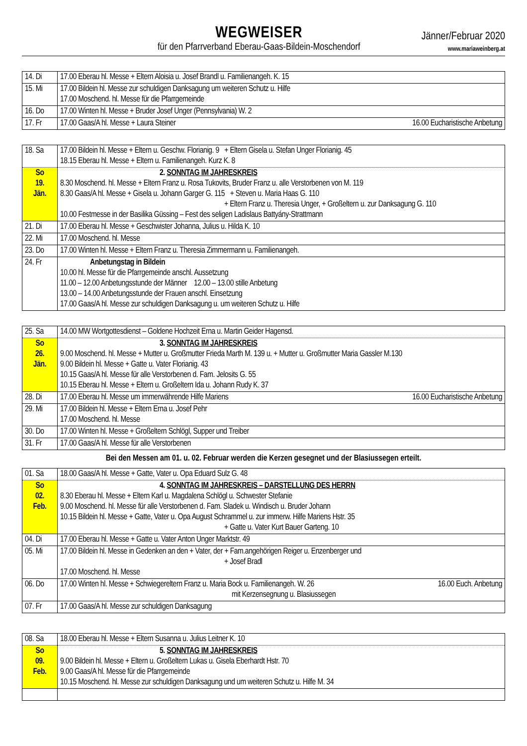WEGWEISER
für den Pfarrverband Eberau-Gaas-Bildein-Moschendorf
Jänner/Februar 2020
www.mariaweinberg.at
| 14. Di | 17.00 Eberau hl. Messe + Eltern Aloisia u. Josef Brandl u. Familienangeh. K. 15 |
| 15. Mi | 17.00 Bildein hl. Messe zur schuldigen Danksagung um weiteren Schutz u. Hilfe 17.00 Moschend. hl. Messe für die Pfarrgemeinde |
| 16. Do | 17.00 Winten hl. Messe + Bruder Josef Unger (Pennsylvania) W. 2 |
| 17. Fr | 17.00 Gaas/A hl. Messe + Laura Steiner 16.00 Eucharistische Anbetung |
| 18. Sa | 17.00 Bildein hl. Messe + Eltern u. Geschw. Florianig. 9 + Eltern Gisela u. Stefan Unger Florianig. 45 18.15 Eberau hl. Messe + Eltern u. Familienangeh. Kurz K. 8 |
| So 19. Jän. | 2. SONNTAG IM JAHRESKREIS 8.30 Moschend. hl. Messe + Eltern Franz u. Rosa Tukovits, Bruder Franz u. alle Verstorbenen von M. 119 8.30 Gaas/A hl. Messe + Gisela u. Johann Garger G. 115 + Steven u. Maria Haas G. 110 + Eltern Franz u. Theresia Unger, + Großeltern u. zur Danksagung G. 110 10.00 Festmesse in der Basilika Güssing – Fest des seligen Ladislaus Battyány-Strattmann |
| 21. Di | 17.00 Eberau hl. Messe + Geschwister Johanna, Julius u. Hilda K. 10 |
| 22. Mi | 17.00 Moschend. hl. Messe |
| 23. Do | 17.00 Winten hl. Messe + Eltern Franz u. Theresia Zimmermann u. Familienangeh. |
| 24. Fr | Anbetungstag in Bildein 10.00 hl. Messe für die Pfarrgemeinde anschl. Aussetzung 11.00 – 12.00 Anbetungsstunde der Männer 12.00 – 13.00 stille Anbetung 13.00 – 14.00 Anbetungsstunde der Frauen anschl. Einsetzung 17.00 Gaas/A hl. Messe zur schuldigen Danksagung u. um weiteren Schutz u. Hilfe |
| 25. Sa | 14.00 MW Wortgottesdienst – Goldene Hochzeit Erna u. Martin Geider Hagensd. |
| So 26. Jän. | 3. SONNTAG IM JAHRESKREIS 9.00 Moschend. hl. Messe + Mutter u. Großmutter Frieda Marth M. 139 u. + Mutter u. Großmutter Maria Gassler M.130 9.00 Bildein hl. Messe + Gatte u. Vater Florianig. 43 10.15 Gaas/A hl. Messe für alle Verstorbenen d. Fam. Jelosits G. 55 10.15 Eberau hl. Messe + Eltern u. Großeltern Ida u. Johann Rudy K. 37 |
| 28. Di | 17.00 Eberau hl. Messe um immerwährende Hilfe Mariens 16.00 Eucharistische Anbetung |
| 29. Mi | 17.00 Bildein hl. Messe + Eltern Erna u. Josef Pehr 17.00 Moschend. hl. Messe |
| 30. Do | 17.00 Winten hl. Messe + Großeltern Schlögl, Supper und Treiber |
| 31. Fr | 17.00 Gaas/A hl. Messe für alle Verstorbenen |
Bei den Messen am 01. u. 02. Februar werden die Kerzen gesegnet und der Blasiussegen erteilt.
| 01. Sa | 18.00 Gaas/A hl. Messe + Gatte, Vater u. Opa Eduard Sulz G. 48 |
| So 02. Feb. | 4. SONNTAG IM JAHRESKREIS – DARSTELLUNG DES HERRN 8.30 Eberau hl. Messe + Eltern Karl u. Magdalena Schlögl u. Schwester Stefanie 9.00 Moschend. hl. Messe für alle Verstorbenen d. Fam. Sladek u. Windisch u. Bruder Johann 10.15 Bildein hl. Messe + Gatte, Vater u. Opa August Schrammel u. zur immerw. Hilfe Mariens Hstr. 35 + Gatte u. Vater Kurt Bauer Garteng. 10 |
| 04. Di | 17.00 Eberau hl. Messe + Gatte u. Vater Anton Unger Marktstr. 49 |
| 05. Mi | 17.00 Bildein hl. Messe in Gedenken an den + Vater, der + Fam.angehörigen Reiger u. Enzenberger und + Josef Bradl 17.00 Moschend. hl. Messe |
| 06. Do | 17.00 Winten hl. Messe + Schwiegereltern Franz u. Maria Bock u. Familienangeh. W. 26 16.00 Euch. Anbetung mit Kerzensegnung u. Blasiussegen |
| 07. Fr | 17.00 Gaas/A hl. Messe zur schuldigen Danksagung |
| 08. Sa | 18.00 Eberau hl. Messe + Eltern Susanna u. Julius Leitner K. 10 |
| So 09. Feb. | 5. SONNTAG IM JAHRESKREIS 9.00 Bildein hl. Messe + Eltern u. Großeltern Lukas u. Gisela Eberhardt Hstr. 70 9.00 Gaas/A hl. Messe für die Pfarrgemeinde 10.15 Moschend. hl. Messe zur schuldigen Danksagung und um weiteren Schutz u. Hilfe M. 34 |